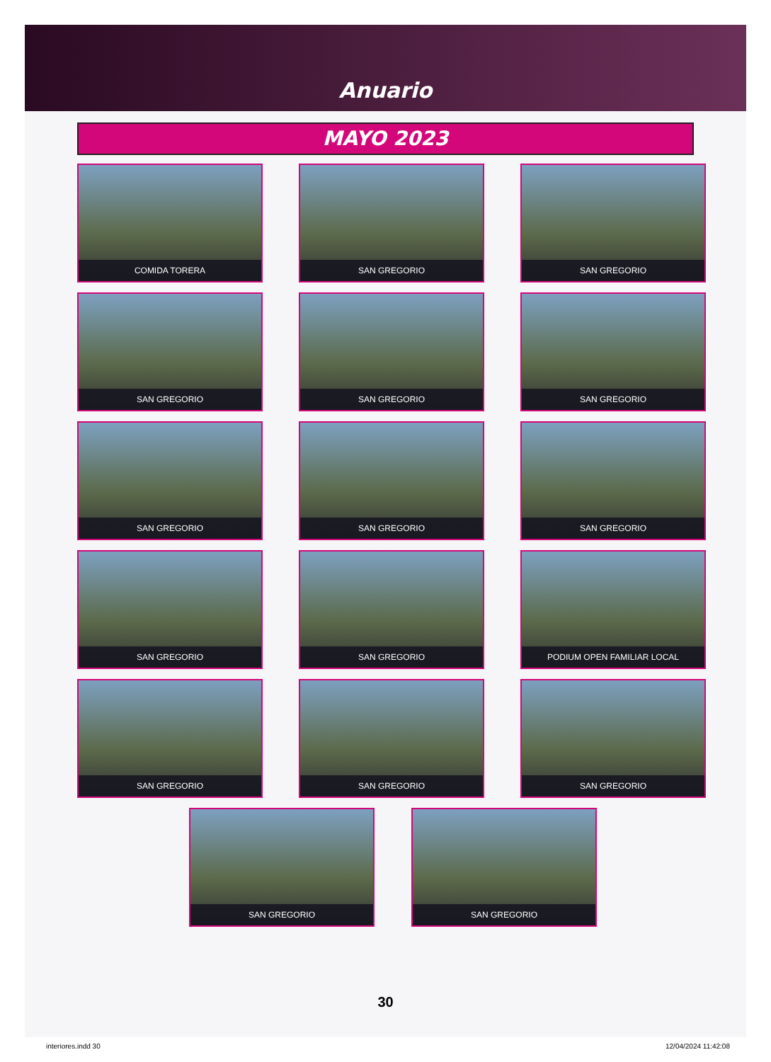Anuario
MAYO 2023
COMIDA TORERA
SAN GREGORIO
SAN GREGORIO
SAN GREGORIO
SAN GREGORIO
SAN GREGORIO
SAN GREGORIO
SAN GREGORIO
SAN GREGORIO
SAN GREGORIO
SAN GREGORIO
PODIUM OPEN FAMILIAR LOCAL
SAN GREGORIO
SAN GREGORIO
SAN GREGORIO
SAN GREGORIO SAN GREGORIO
30
interiores.indd 30 12/04/2024 11:42:08